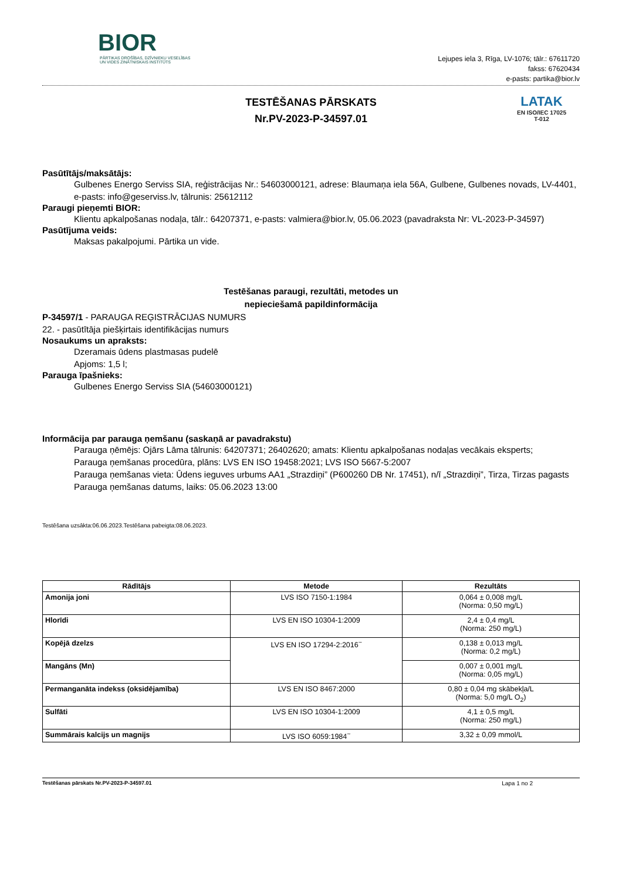BIOR
PĀRTIKAS DROŠĪBAS, DZĪVNIEKU VESELĪBAS
UN VIDES ZINĀTNISKAIS INSTITŪTS
Lejupes iela 3, Rīga, LV-1076; tālr.: 67611720
fakss: 67620434
e-pasts: partika@bior.lv
TESTĒŠANAS PĀRSKATS
Nr.PV-2023-P-34597.01
LATAK
EN ISO/IEC 17025
T-012
Pasūtītājs/maksātājs:
Gulbenes Energo Serviss SIA, reģistrācijas Nr.: 54603000121, adrese: Blaumaņa iela 56A, Gulbene, Gulbenes novads, LV-4401, e-pasts: info@geserviss.lv, tālrunis: 25612112
Paraugi pieņemti BIOR:
Klientu apkalpošanas nodaļa, tālr.: 64207371, e-pasts: valmiera@bior.lv, 05.06.2023 (pavadraksta Nr: VL-2023-P-34597)
Pasūtījuma veids:
Maksas pakalpojumi. Pārtika un vide.
Testēšanas paraugi, rezultāti, metodes un
nepieciešamā papildinformācija
P-34597/1 - PARAUGA REĢISTRĀCIJAS NUMURS
22. - pasūtītāja piešķirtais identifikācijas numurs
Nosaukums un apraksts:
Dzeramais ūdens plastmasas pudelē
Apjoms: 1,5 l;
Parauga īpašnieks:
Gulbenes Energo Serviss SIA (54603000121)
Informācija par parauga ņemšanu (saskaņā ar pavadrakstu)
Parauga ņēmējs: Ojārs Lāma tālrunis: 64207371; 26402620; amats: Klientu apkalpošanas nodaļas vecākais eksperts;
Parauga ņemšanas procedūra, plāns: LVS EN ISO 19458:2021; LVS ISO 5667-5:2007
Parauga ņemšanas vieta: Ūdens ieguves urbums AA1 „Strazdiņi” (P600260 DB Nr. 17451), n/ī „Strazdiņi”, Tirza, Tirzas pagasts
Parauga ņemšanas datums, laiks: 05.06.2023 13:00
Testēšana uzsākta:06.06.2023.Testēšana pabeigta:08.06.2023.
| Rādītājs | Metode | Rezultāts |
| --- | --- | --- |
| Amonija joni | LVS ISO 7150-1:1984 | 0,064 ± 0,008 mg/L (Norma: 0,50 mg/L) |
| Hlorīdi | LVS EN ISO 10304-1:2009 | 2,4 ± 0,4 mg/L (Norma: 250 mg/L) |
| Kopējā dzelzs | LVS EN ISO 17294-2:2016<sup>~</sup> | 0,138 ± 0,013 mg/L (Norma: 0,2 mg/L) |
| Mangāns (Mn) | | 0,007 ± 0,001 mg/L (Norma: 0,05 mg/L) |
| Permanganāta indekss (oksidējamība) | LVS EN ISO 8467:2000 | 0,80 ± 0,04 mg skābekļa/L (Norma: 5,0 mg/L O<sub>2</sub>) |
| Sulfāti | LVS EN ISO 10304-1:2009 | 4,1 ± 0,5 mg/L (Norma: 250 mg/L) |
| Summārais kalcijs un magnijs | LVS ISO 6059:1984<sup>~</sup> | 3,32 ± 0,09 mmol/L |
Testēšanas pārskats Nr.PV-2023-P-34597.01 Lapa 1 no 2